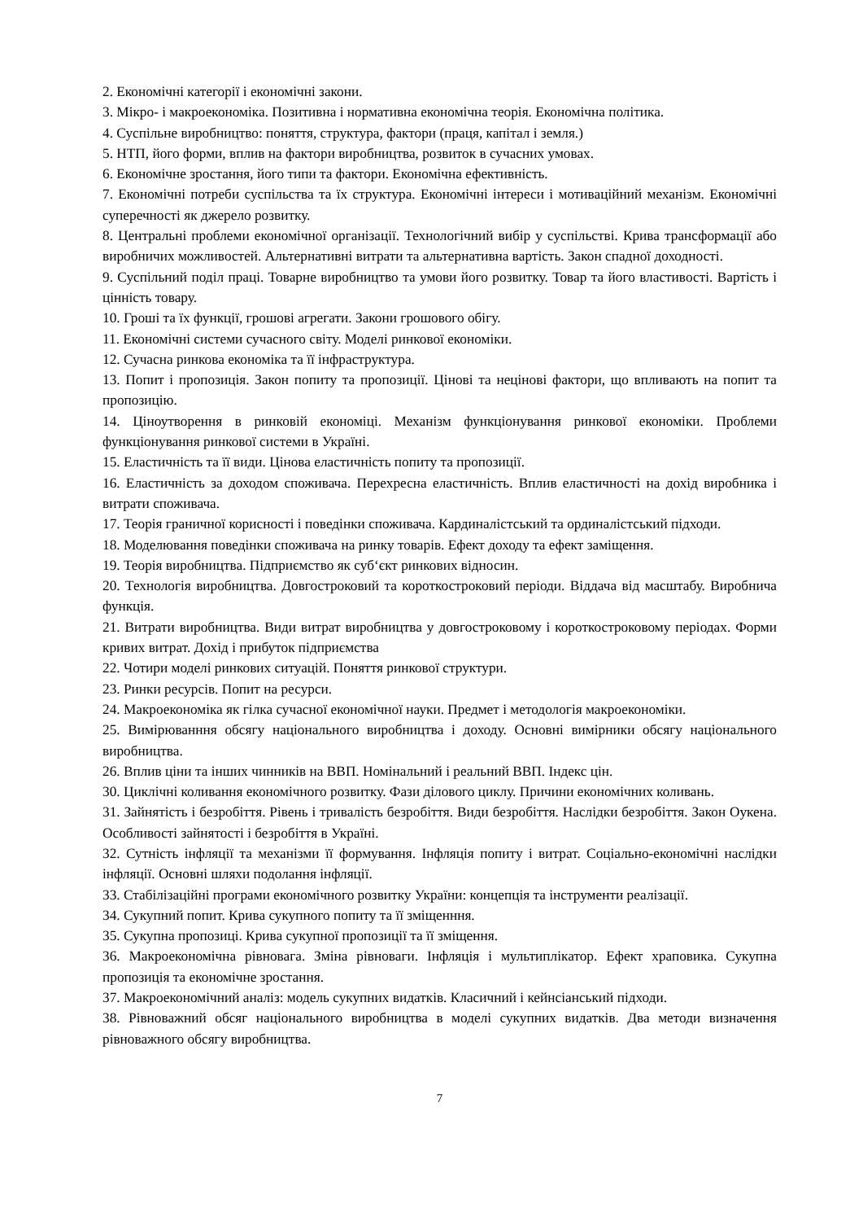2. Економічні категорії і економічні закони.
3. Мікро- і макроекономіка. Позитивна і нормативна економічна теорія. Економічна політика.
4. Суспільне виробництво: поняття, структура, фактори (праця, капітал і земля.)
5. НТП, його форми, вплив на фактори виробництва, розвиток в сучасних умовах.
6. Економічне зростання, його типи та фактори. Економічна ефективність.
7. Економічні потреби суспільства та їх структура. Економічні інтереси і мотиваційний механізм. Економічні суперечності як джерело розвитку.
8. Центральні проблеми економічної організації. Технологічний вибір у суспільстві. Крива трансформації або виробничих можливостей. Альтернативні витрати та альтернативна вартість. Закон спадної доходності.
9. Суспільний поділ праці. Товарне виробництво та умови його розвитку. Товар та його властивості. Вартість і цінність товару.
10. Гроші та їх функції, грошові агрегати. Закони грошового обігу.
11. Економічні системи сучасного світу. Моделі ринкової економіки.
12. Сучасна ринкова економіка та її інфраструктура.
13. Попит і пропозиція. Закон попиту та пропозиції. Цінові та нецінові фактори, що впливають на попит та пропозицію.
14. Ціноутворення в ринковій економіці. Механізм функціонування ринкової економіки. Проблеми функціонування ринкової системи в Україні.
15. Еластичність та її види. Цінова еластичність попиту та пропозиції.
16. Еластичність за доходом споживача. Перехресна еластичність. Вплив еластичності на дохід виробника і витрати споживача.
17. Теорія граничної корисності і поведінки споживача. Кардиналістський та ординалістський підходи.
18. Моделювання поведінки споживача на ринку товарів. Ефект доходу та ефект заміщення.
19. Теорія виробництва. Підприємство як суб‘єкт ринкових відносин.
20. Технологія виробництва. Довгостроковий та короткостроковий періоди. Віддача від масштабу. Виробнича функція.
21. Витрати виробництва. Види витрат виробництва у довгостроковому і короткостроковому періодах. Форми кривих витрат. Дохід і прибуток підприємства
22. Чотири моделі ринкових ситуацій. Поняття ринкової структури.
23. Ринки ресурсів. Попит на ресурси.
24. Макроекономіка як гілка сучасної економічної науки. Предмет і методологія макроекономіки.
25. Вимірюванння обсягу національного виробництва і доходу. Основні вимірники обсягу національного виробництва.
26. Вплив ціни та інших чинників на ВВП. Номінальний і реальний ВВП. Індекс цін.
30. Циклічні коливання економічного розвитку. Фази ділового циклу. Причини економічних коливань.
31. Зайнятість і безробіття. Рівень і тривалість безробіття. Види безробіття. Наслідки безробіття. Закон Оукена. Особливості зайнятості і безробіття в Україні.
32. Сутність інфляції та механізми її формування. Інфляція попиту і витрат. Соціально-економічні наслідки інфляції. Основні шляхи подолання інфляції.
33. Стабілізаційні програми економічного розвитку України: концепція та інструменти реалізації.
34. Сукупний попит. Крива сукупного попиту та її зміщенння.
35. Сукупна пропозиці. Крива сукупної пропозиції та її зміщення.
36. Макроекономічна рівновага. Зміна рівноваги. Інфляція і мультиплікатор. Ефект храповика. Сукупна пропозиція та економічне зростання.
37. Макроекономічний аналіз: модель сукупних видатків. Класичний і кейнсіанський підходи.
38. Рівноважний обсяг національного виробництва в моделі сукупних видатків. Два методи визначення рівноважного обсягу виробництва.
7